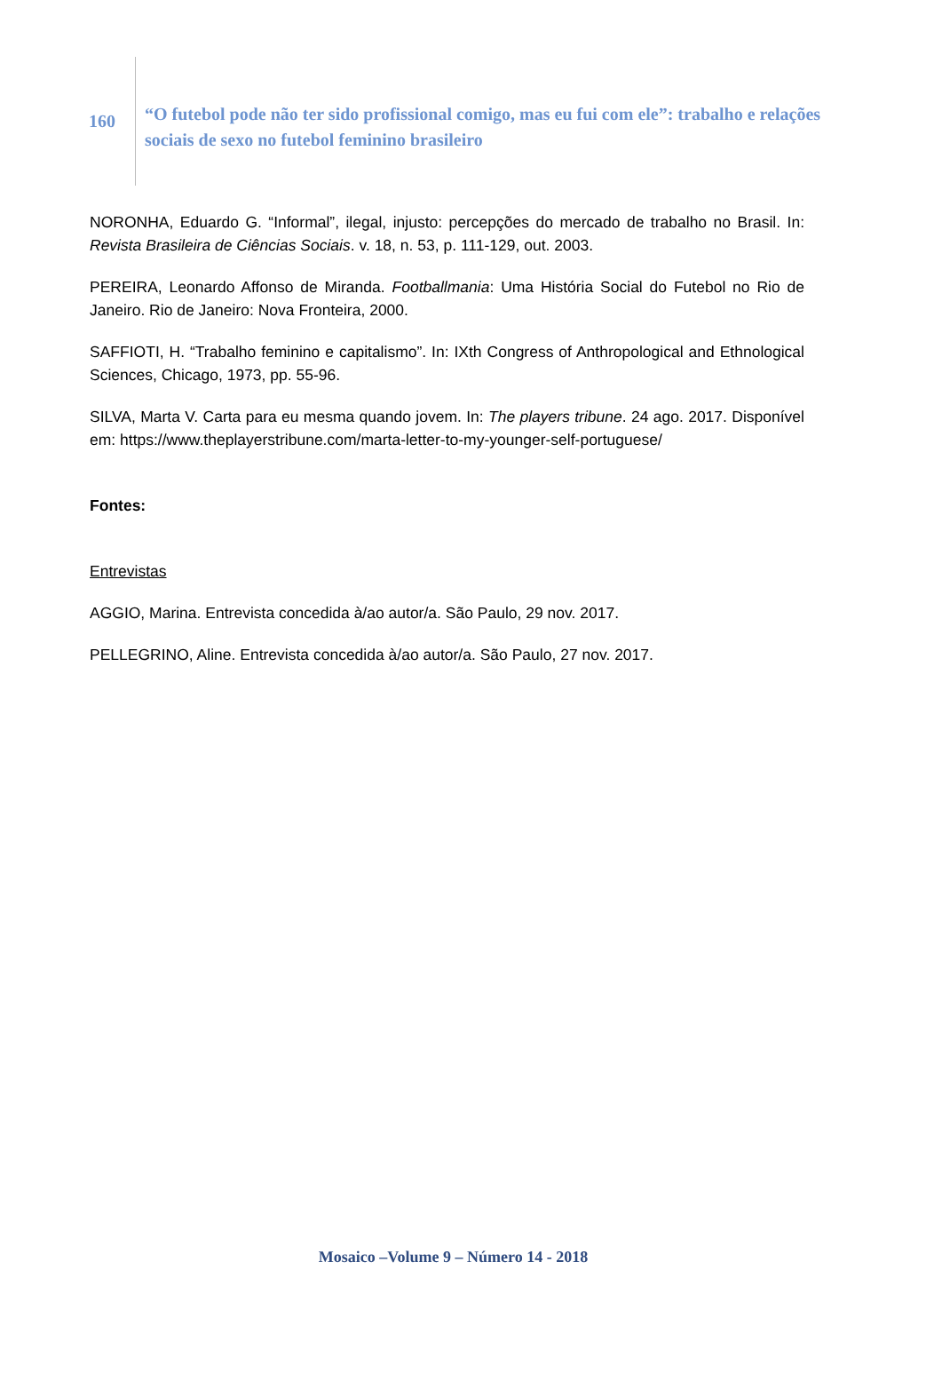160
“O futebol pode não ter sido profissional comigo, mas eu fui com ele”: trabalho e relações sociais de sexo no futebol feminino brasileiro
NORONHA, Eduardo G. “Informal”, ilegal, injusto: percepções do mercado de trabalho no Brasil. In: Revista Brasileira de Ciências Sociais. v. 18, n. 53, p. 111-129, out. 2003.
PEREIRA, Leonardo Affonso de Miranda. Footballmania: Uma História Social do Futebol no Rio de Janeiro. Rio de Janeiro: Nova Fronteira, 2000.
SAFFIOTI, H. “Trabalho feminino e capitalismo”. In: IXth Congress of Anthropological and Ethnological Sciences, Chicago, 1973, pp. 55-96.
SILVA, Marta V. Carta para eu mesma quando jovem. In: The players tribune. 24 ago. 2017. Disponível em: https://www.theplayerstribune.com/marta-letter-to-my-younger-self-portuguese/
Fontes:
Entrevistas
AGGIO, Marina. Entrevista concedida à/ao autor/a. São Paulo, 29 nov. 2017.
PELLEGRINO, Aline. Entrevista concedida à/ao autor/a. São Paulo, 27 nov. 2017.
Mosaico –Volume 9 – Número 14 - 2018